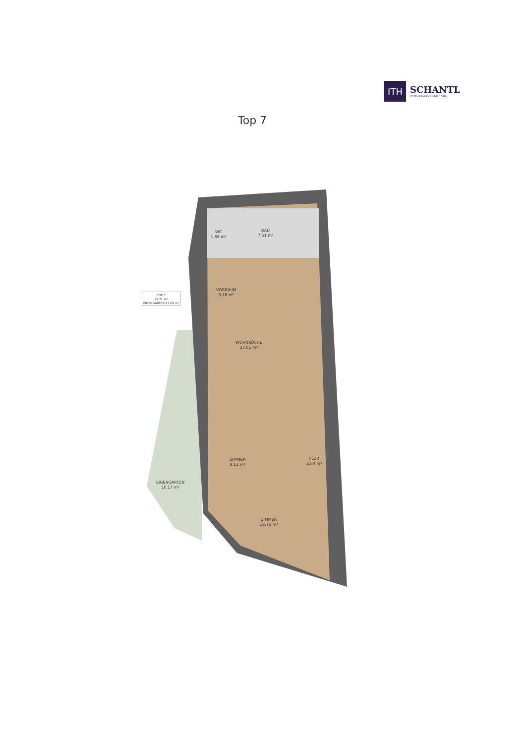ITH
SCHANTL
IMMOBILIENTREUHAND
Top 7
WC
1,88 m²
BAD
7,51 m²
VORRAUM
5,18 m²
TOP 7
72,71 m²
EIGENGARTEN 17,69 m²
WOHNKÜCHE
27,61 m²
ZIMMER
8,13 m²
FLUR
2,64 m²
EIGENGARTEN
10,17 m²
ZIMMER
19,76 m²